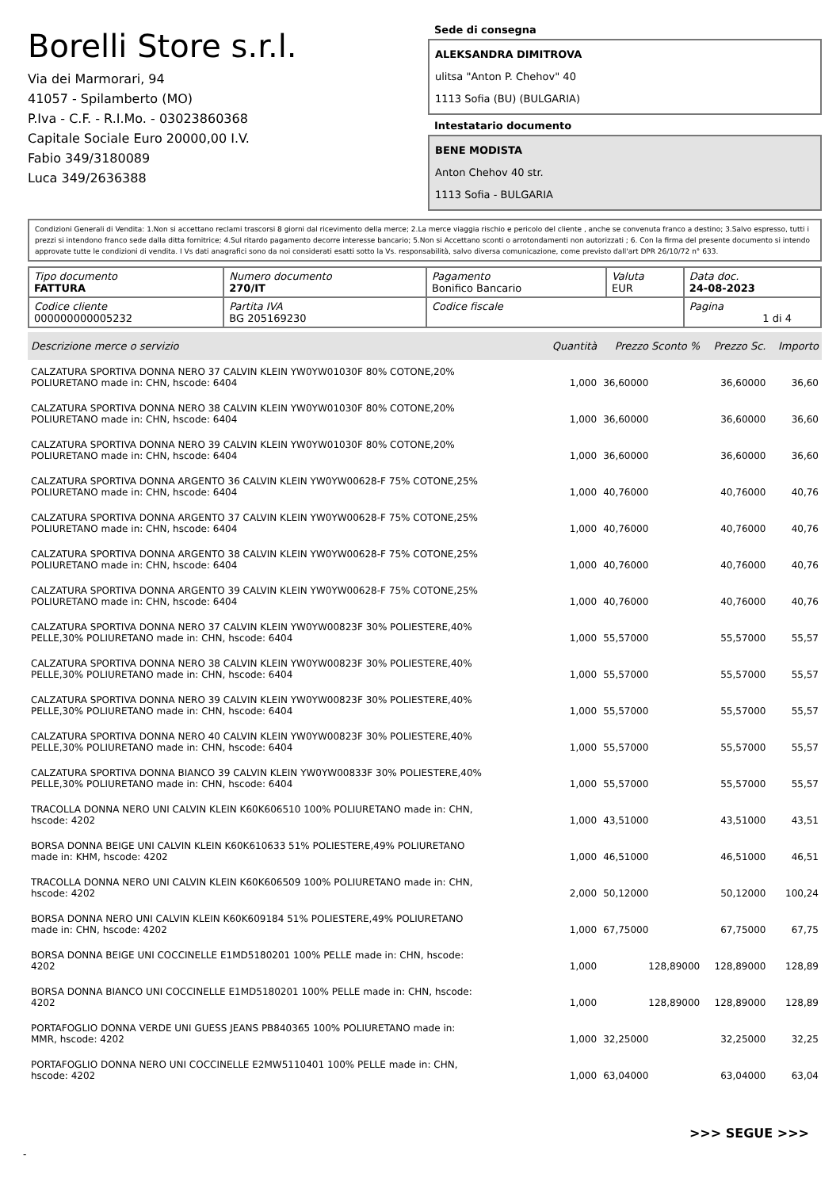Borelli Store s.r.l.
Via dei Marmorari, 94
41057 - Spilamberto (MO)
P.Iva - C.F. - R.I.Mo. - 03023860368
Capitale Sociale Euro 20000,00 I.V.
Fabio 349/3180089
Luca 349/2636388
Sede di consegna
ALEKSANDRA DIMITROVA
ulitsa "Anton P. Chehov" 40
1113 Sofia (BU) (BULGARIA)
Intestatario documento
BENE MODISTA
Anton Chehov 40 str.
1113 Sofia - BULGARIA
Condizioni Generali di Vendita: 1.Non si accettano reclami trascorsi 8 giorni dal ricevimento della merce; 2.La merce viaggia rischio e pericolo del cliente , anche se convenuta franco a destino; 3.Salvo espresso, tutti i prezzi si intendono franco sede dalla ditta fornitrice; 4.Sul ritardo pagamento decorre interesse bancario; 5.Non si Accettano sconti o arrotondamenti non autorizzati ; 6. Con la firma del presente documento si intendo approvate tutte le condizioni di vendita. I Vs dati anagrafici sono da noi considerati esatti sotto la Vs. responsabilità, salvo diversa comunicazione, come previsto dall'art DPR 26/10/72 n° 633.
| Tipo documento FATTURA | Numero documento 270/IT | Pagamento Bonifico Bancario | Valuta EUR | Data doc. 24-08-2023 |
| Codice cliente 000000000005232 | Partita IVA BG 205169230 | Codice fiscale | | Pagina 1 di 4 |
| Descrizione merce o servizio | Quantità | Prezzo Sconto % | Prezzo Sc. | Importo |
| --- | --- | --- | --- | --- |
| CALZATURA SPORTIVA DONNA NERO 37 CALVIN KLEIN YW0YW01030F 80% COTONE,20% POLIURETANO made in: CHN, hscode: 6404 | 1,000 | 36,60000 | 36,60000 | 36,60 |
| CALZATURA SPORTIVA DONNA NERO 38 CALVIN KLEIN YW0YW01030F 80% COTONE,20% POLIURETANO made in: CHN, hscode: 6404 | 1,000 | 36,60000 | 36,60000 | 36,60 |
| CALZATURA SPORTIVA DONNA NERO 39 CALVIN KLEIN YW0YW01030F 80% COTONE,20% POLIURETANO made in: CHN, hscode: 6404 | 1,000 | 36,60000 | 36,60000 | 36,60 |
| CALZATURA SPORTIVA DONNA ARGENTO 36 CALVIN KLEIN YW0YW00628-F 75% COTONE,25% POLIURETANO made in: CHN, hscode: 6404 | 1,000 | 40,76000 | 40,76000 | 40,76 |
| CALZATURA SPORTIVA DONNA ARGENTO 37 CALVIN KLEIN YW0YW00628-F 75% COTONE,25% POLIURETANO made in: CHN, hscode: 6404 | 1,000 | 40,76000 | 40,76000 | 40,76 |
| CALZATURA SPORTIVA DONNA ARGENTO 38 CALVIN KLEIN YW0YW00628-F 75% COTONE,25% POLIURETANO made in: CHN, hscode: 6404 | 1,000 | 40,76000 | 40,76000 | 40,76 |
| CALZATURA SPORTIVA DONNA ARGENTO 39 CALVIN KLEIN YW0YW00628-F 75% COTONE,25% POLIURETANO made in: CHN, hscode: 6404 | 1,000 | 40,76000 | 40,76000 | 40,76 |
| CALZATURA SPORTIVA DONNA NERO 37 CALVIN KLEIN YW0YW00823F 30% POLIESTERE,40% PELLE,30% POLIURETANO made in: CHN, hscode: 6404 | 1,000 | 55,57000 | 55,57000 | 55,57 |
| CALZATURA SPORTIVA DONNA NERO 38 CALVIN KLEIN YW0YW00823F 30% POLIESTERE,40% PELLE,30% POLIURETANO made in: CHN, hscode: 6404 | 1,000 | 55,57000 | 55,57000 | 55,57 |
| CALZATURA SPORTIVA DONNA NERO 39 CALVIN KLEIN YW0YW00823F 30% POLIESTERE,40% PELLE,30% POLIURETANO made in: CHN, hscode: 6404 | 1,000 | 55,57000 | 55,57000 | 55,57 |
| CALZATURA SPORTIVA DONNA NERO 40 CALVIN KLEIN YW0YW00823F 30% POLIESTERE,40% PELLE,30% POLIURETANO made in: CHN, hscode: 6404 | 1,000 | 55,57000 | 55,57000 | 55,57 |
| CALZATURA SPORTIVA DONNA BIANCO 39 CALVIN KLEIN YW0YW00833F 30% POLIESTERE,40% PELLE,30% POLIURETANO made in: CHN, hscode: 6404 | 1,000 | 55,57000 | 55,57000 | 55,57 |
| TRACOLLA DONNA NERO UNI CALVIN KLEIN K60K606510 100% POLIURETANO made in: CHN, hscode: 4202 | 1,000 | 43,51000 | 43,51000 | 43,51 |
| BORSA DONNA BEIGE UNI CALVIN KLEIN K60K610633 51% POLIESTERE,49% POLIURETANO made in: KHM, hscode: 4202 | 1,000 | 46,51000 | 46,51000 | 46,51 |
| TRACOLLA DONNA NERO UNI CALVIN KLEIN K60K606509 100% POLIURETANO made in: CHN, hscode: 4202 | 2,000 | 50,12000 | 50,12000 | 100,24 |
| BORSA DONNA NERO UNI CALVIN KLEIN K60K609184 51% POLIESTERE,49% POLIURETANO made in: CHN, hscode: 4202 | 1,000 | 67,75000 | 67,75000 | 67,75 |
| BORSA DONNA BEIGE UNI COCCINELLE E1MD5180201 100% PELLE made in: CHN, hscode: 4202 | 1,000 | 128,89000 | 128,89000 | 128,89 |
| BORSA DONNA BIANCO UNI COCCINELLE E1MD5180201 100% PELLE made in: CHN, hscode: 4202 | 1,000 | 128,89000 | 128,89000 | 128,89 |
| PORTAFOGLIO DONNA VERDE UNI GUESS JEANS PB840365 100% POLIURETANO made in: MMR, hscode: 4202 | 1,000 | 32,25000 | 32,25000 | 32,25 |
| PORTAFOGLIO DONNA NERO UNI COCCINELLE E2MW5110401 100% PELLE made in: CHN, hscode: 4202 | 1,000 | 63,04000 | 63,04000 | 63,04 |
>>> SEGUE >>>
-